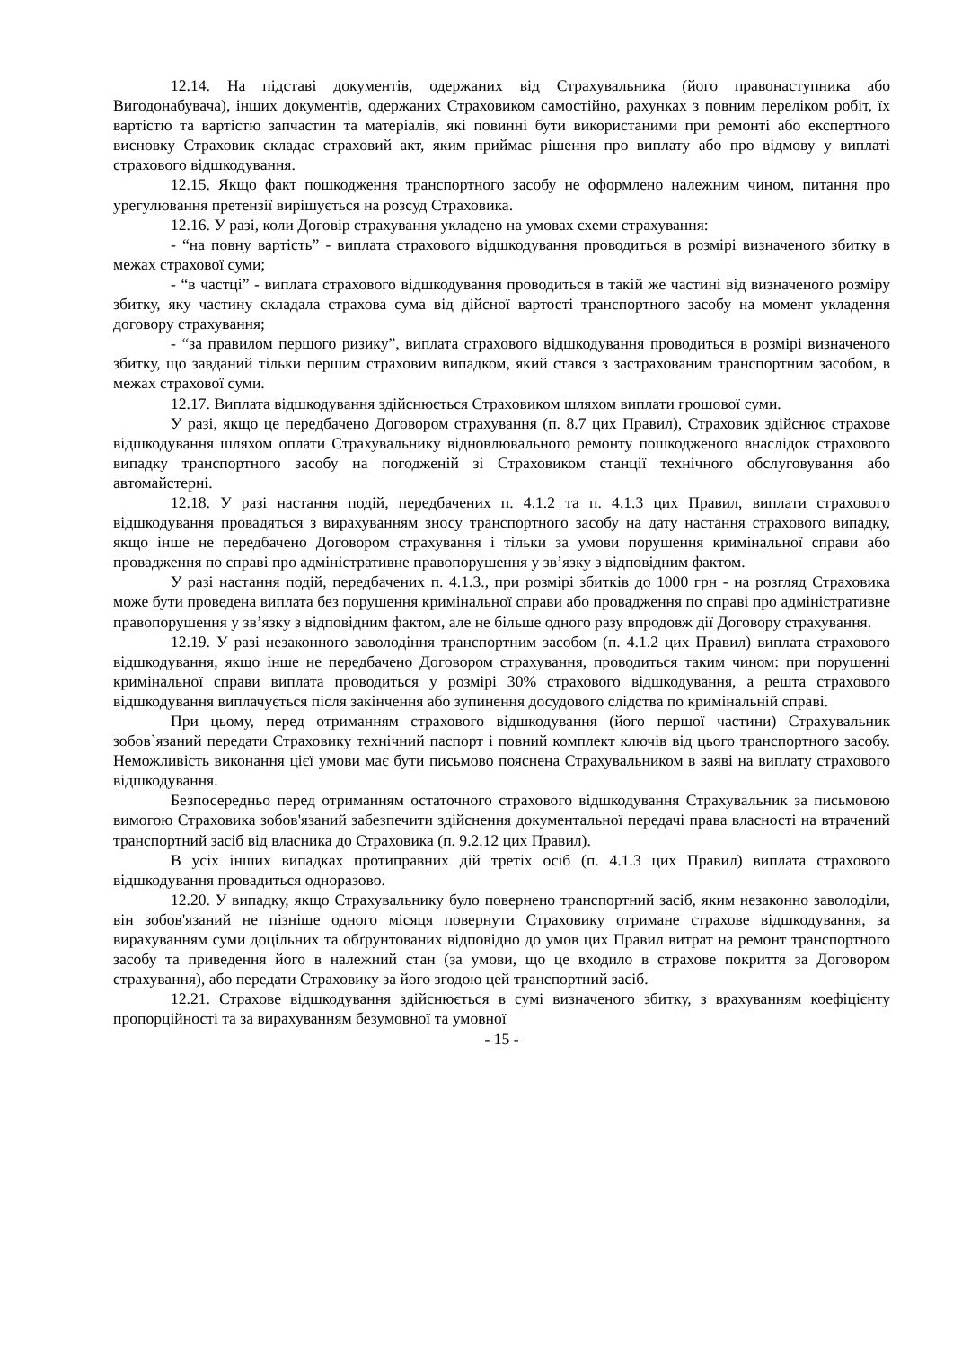12.14. На підставі документів, одержаних від Страхувальника (його правонаступника або Вигодонабувача), інших документів, одержаних Страховиком самостійно, рахунках з повним переліком робіт, їх вартістю та вартістю запчастин та матеріалів, які повинні бути використаними при ремонті або експертного висновку Страховик складає страховий акт, яким приймає рішення про виплату або про відмову у виплаті страхового відшкодування.
12.15. Якщо факт пошкодження транспортного засобу не оформлено належним чином, питання про урегулювання претензії вирішується на розсуд Страховика.
12.16. У разі, коли Договір страхування укладено на умовах схеми страхування:
- “на повну вартість” - виплата страхового відшкодування проводиться в розмірі визначеного збитку в межах страхової суми;
- “в частці” - виплата страхового відшкодування проводиться в такій же частині від визначеного розміру збитку, яку частину складала страхова сума від дійсної вартості транспортного засобу на момент укладення договору страхування;
- “за правилом першого ризику”, виплата страхового відшкодування проводиться в розмірі визначеного збитку, що завданий тільки першим страховим випадком, який стався з застрахованим транспортним засобом, в межах страхової суми.
12.17. Виплата відшкодування здійснюється Страховиком шляхом виплати грошової суми.
У разі, якщо це передбачено Договором страхування (п. 8.7 цих Правил), Страховик здійснює страхове відшкодування шляхом оплати Страхувальнику відновлювального ремонту пошкодженого внаслідок страхового випадку транспортного засобу на погодженій зі Страховиком станції технічного обслуговування або автомайстерні.
12.18. У разі настання подій, передбачених п. 4.1.2 та п. 4.1.3 цих Правил, виплати страхового відшкодування провадяться з вирахуванням зносу транспортного засобу на дату настання страхового випадку, якщо інше не передбачено Договором страхування і тільки за умови порушення кримінальної справи або провадження по справі про адміністративне правопорушення у зв’язку з відповідним фактом.
У разі настання подій, передбачених п. 4.1.3., при розмірі збитків до 1000 грн - на розгляд Страховика може бути проведена виплата без порушення кримінальної справи або провадження по справі про адміністративне правопорушення у зв’язку з відповідним фактом, але не більше одного разу впродовж дії Договору страхування.
12.19. У разі незаконного заволодіння транспортним засобом (п. 4.1.2 цих Правил) виплата страхового відшкодування, якщо інше не передбачено Договором страхування, проводиться таким чином: при порушенні кримінальної справи виплата проводиться у розмірі 30% страхового відшкодування, а решта страхового відшкодування виплачується після закінчення або зупинення досудового слідства по кримінальній справі.
При цьому, перед отриманням страхового відшкодування (його першої частини) Страхувальник зобов`язаний передати Страховику технічний паспорт і повний комплект ключів від цього транспортного засобу. Неможливість виконання цієї умови має бути письмово пояснена Страхувальником в заяві на виплату страхового відшкодування.
Безпосередньо перед отриманням остаточного страхового відшкодування Страхувальник за письмовою вимогою Страховика зобов'язаний забезпечити здійснення документальної передачі права власності на втрачений транспортний засіб від власника до Страховика (п. 9.2.12 цих Правил).
В усіх інших випадках протиправних дій третіх осіб (п. 4.1.3 цих Правил) виплата страхового відшкодування провадиться одноразово.
12.20. У випадку, якщо Страхувальнику було повернено транспортний засіб, яким незаконно заволоділи, він зобов'язаний не пізніше одного місяця повернути Страховику отримане страхове відшкодування, за вирахуванням суми доцільних та обґрунтованих відповідно до умов цих Правил витрат на ремонт транспортного засобу та приведення його в належний стан (за умови, що це входило в страхове покриття за Договором страхування), або передати Страховику за його згодою цей транспортний засіб.
12.21. Страхове відшкодування здійснюється в сумі визначеного збитку, з врахуванням коефіцієнту пропорційності та за вирахуванням безумовної та умовної
- 15 -